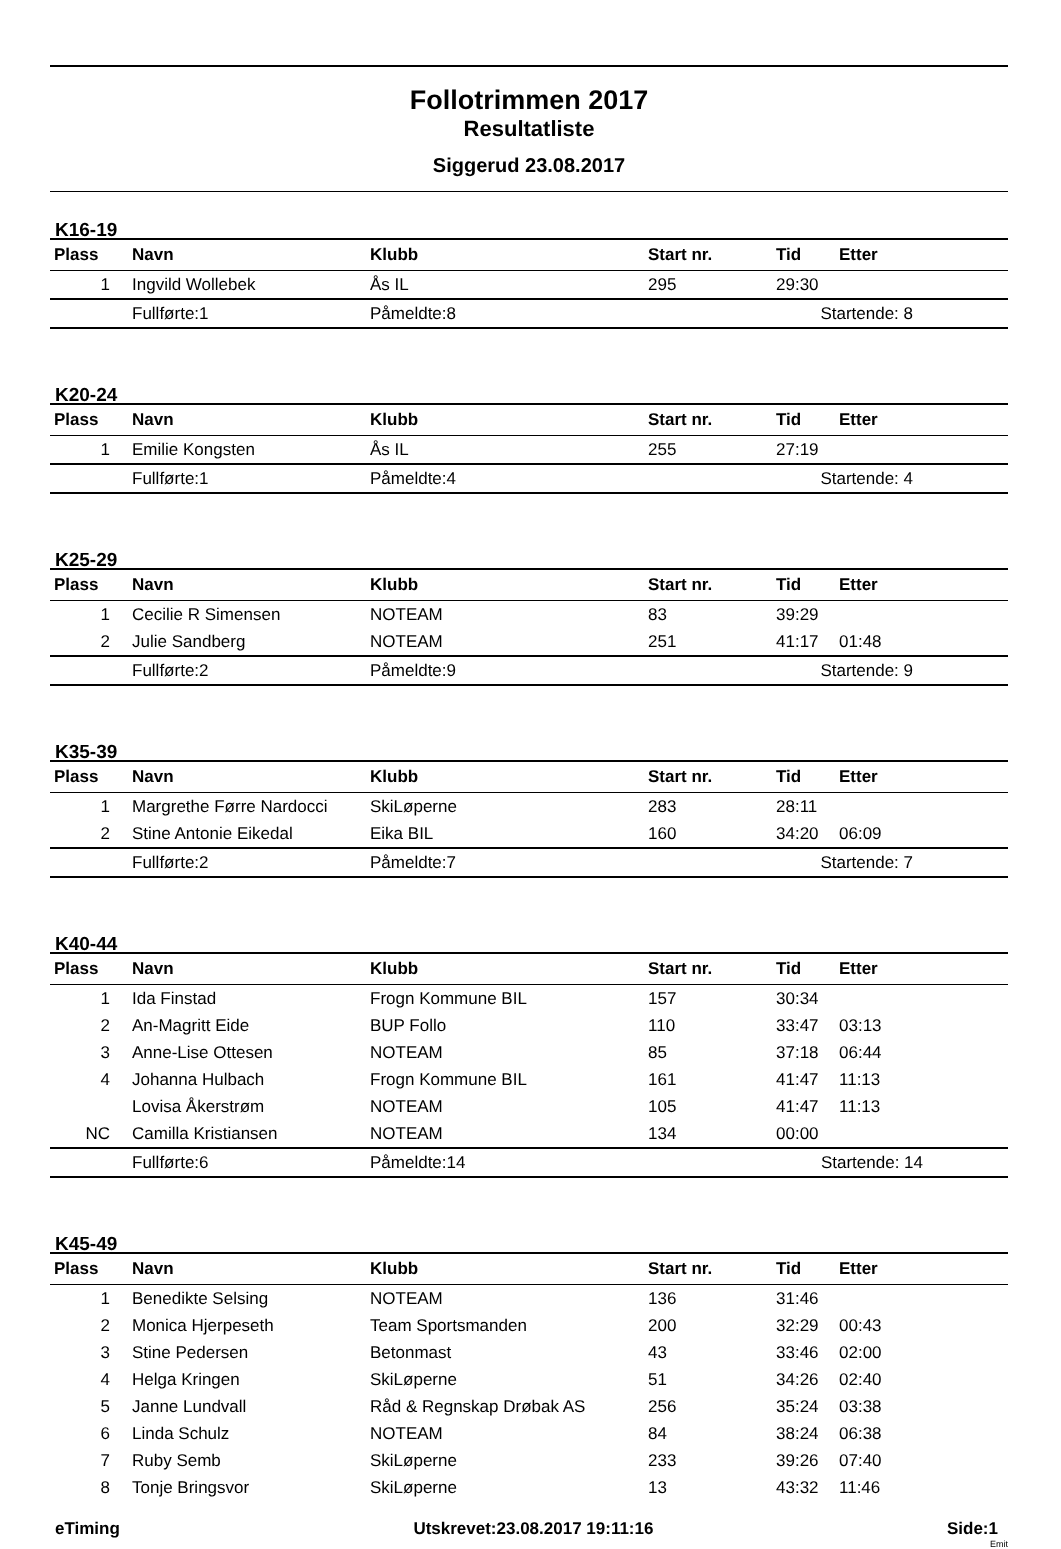Follotrimmen 2017
Resultatliste
Siggerud 23.08.2017
K16-19
| Plass | Navn | Klubb | Start nr. | Tid | Etter |
| --- | --- | --- | --- | --- | --- |
| 1 | Ingvild Wollebek | Ås IL | 295 | 29:30 | |
| | Fullførte:1 | Påmeldte:8 | | Startende: 8 | |
K20-24
| Plass | Navn | Klubb | Start nr. | Tid | Etter |
| --- | --- | --- | --- | --- | --- |
| 1 | Emilie Kongsten | Ås IL | 255 | 27:19 | |
| | Fullførte:1 | Påmeldte:4 | | Startende: 4 | |
K25-29
| Plass | Navn | Klubb | Start nr. | Tid | Etter |
| --- | --- | --- | --- | --- | --- |
| 1 | Cecilie R Simensen | NOTEAM | 83 | 39:29 | |
| 2 | Julie Sandberg | NOTEAM | 251 | 41:17 | 01:48 |
| | Fullførte:2 | Påmeldte:9 | | Startende: 9 | |
K35-39
| Plass | Navn | Klubb | Start nr. | Tid | Etter |
| --- | --- | --- | --- | --- | --- |
| 1 | Margrethe Førre Nardocci | SkiLøperne | 283 | 28:11 | |
| 2 | Stine Antonie Eikedal | Eika BIL | 160 | 34:20 | 06:09 |
| | Fullførte:2 | Påmeldte:7 | | Startende: 7 | |
K40-44
| Plass | Navn | Klubb | Start nr. | Tid | Etter |
| --- | --- | --- | --- | --- | --- |
| 1 | Ida Finstad | Frogn Kommune BIL | 157 | 30:34 | |
| 2 | An-Magritt Eide | BUP Follo | 110 | 33:47 | 03:13 |
| 3 | Anne-Lise Ottesen | NOTEAM | 85 | 37:18 | 06:44 |
| 4 | Johanna Hulbach | Frogn Kommune BIL | 161 | 41:47 | 11:13 |
| | Lovisa Åkerstrøm | NOTEAM | 105 | 41:47 | 11:13 |
| NC | Camilla Kristiansen | NOTEAM | 134 | 00:00 | |
| | Fullførte:6 | Påmeldte:14 | | Startende: 14 | |
K45-49
| Plass | Navn | Klubb | Start nr. | Tid | Etter |
| --- | --- | --- | --- | --- | --- |
| 1 | Benedikte Selsing | NOTEAM | 136 | 31:46 | |
| 2 | Monica Hjerpeseth | Team Sportsmanden | 200 | 32:29 | 00:43 |
| 3 | Stine Pedersen | Betonmast | 43 | 33:46 | 02:00 |
| 4 | Helga Kringen | SkiLøperne | 51 | 34:26 | 02:40 |
| 5 | Janne Lundvall | Råd & Regnskap Drøbak AS | 256 | 35:24 | 03:38 |
| 6 | Linda Schulz | NOTEAM | 84 | 38:24 | 06:38 |
| 7 | Ruby Semb | SkiLøperne | 233 | 39:26 | 07:40 |
| 8 | Tonje Bringsvor | SkiLøperne | 13 | 43:32 | 11:46 |
eTiming Utskrevet:23.08.2017 19:11:16 Side:1
Emit